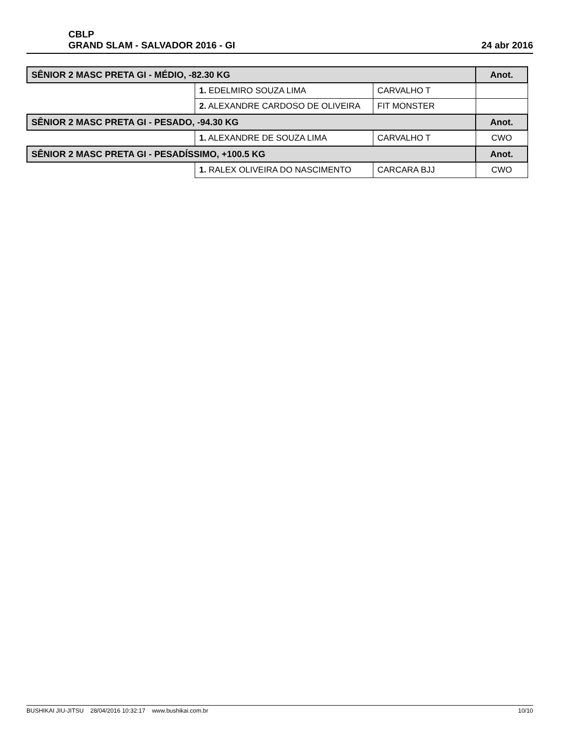CBLP
GRAND SLAM - SALVADOR 2016 - GI
24 abr 2016
| SÊNIOR 2 MASC PRETA GI - MÉDIO, -82.30 KG | | | Anot. |
| --- | --- | --- | --- |
| | 1. EDELMIRO SOUZA LIMA | CARVALHO T | |
| | 2. ALEXANDRE CARDOSO DE OLIVEIRA | FIT MONSTER | |
| SÊNIOR 2 MASC PRETA GI - PESADO, -94.30 KG | | | Anot. |
| | 1. ALEXANDRE DE SOUZA LIMA | CARVALHO T | CWO |
| SÊNIOR 2 MASC PRETA GI - PESADÍSSIMO, +100.5 KG | | | Anot. |
| | 1. RALEX OLIVEIRA DO NASCIMENTO | CARCARA BJJ | CWO |
BUSHIKAI JIU-JITSU 28/04/2016 10:32:17 www.bushikai.com.br 10/10